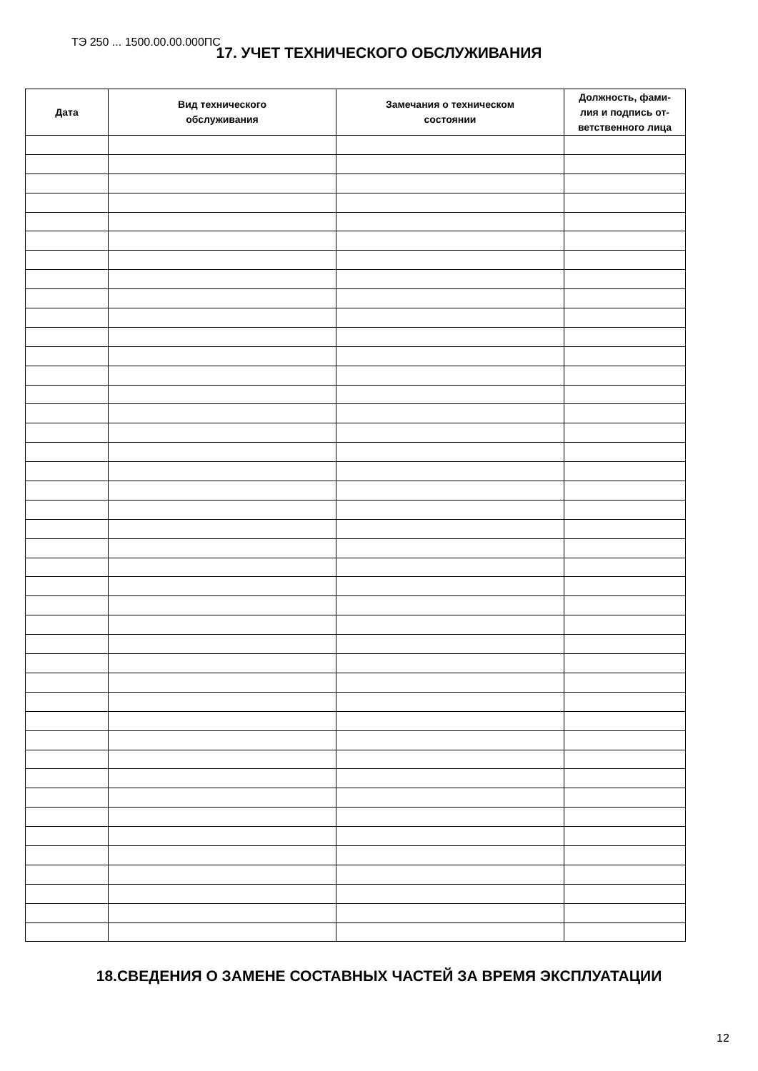ТЭ 250 ... 1500.00.00.000ПС
17. УЧЕТ ТЕХНИЧЕСКОГО ОБСЛУЖИВАНИЯ
| Дата | Вид технического обслуживания | Замечания о техническом состоянии | Должность, фами- лия и подпись от- ветственного лица |
| --- | --- | --- | --- |
18.СВЕДЕНИЯ О ЗАМЕНЕ СОСТАВНЫХ ЧАСТЕЙ ЗА ВРЕМЯ ЭКСПЛУАТАЦИИ
12